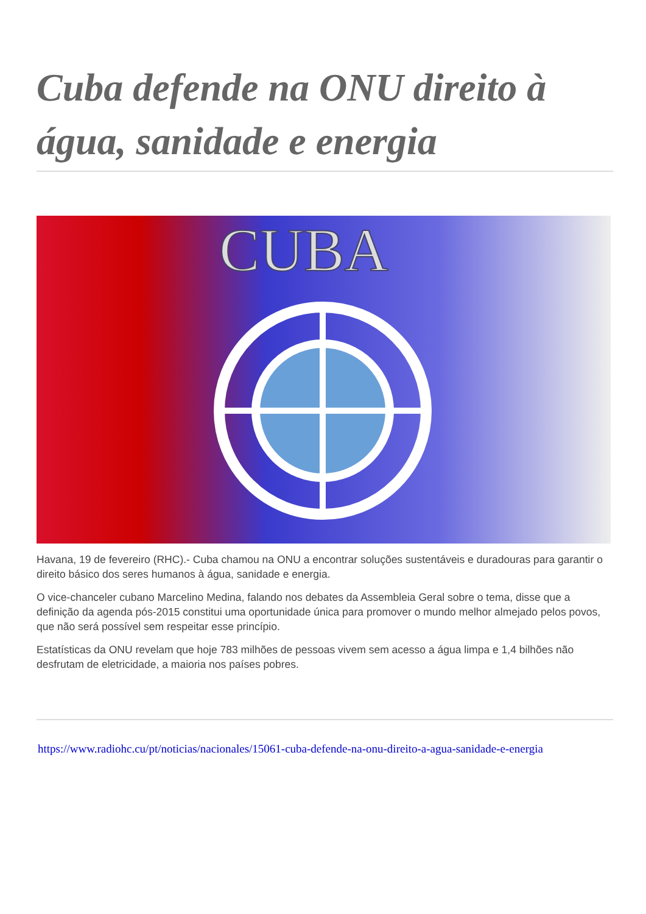Cuba defende na ONU direito à água, sanidade e energia
CUBA
Havana, 19 de fevereiro (RHC).- Cuba chamou na ONU a encontrar soluções sustentáveis e duradouras para garantir o direito básico dos seres humanos à água, sanidade e energia.
O vice-chanceler cubano Marcelino Medina, falando nos debates da Assembleia Geral sobre o tema, disse que a definição da agenda pós-2015 constitui uma oportunidade única para promover o mundo melhor almejado pelos povos, que não será possível sem respeitar esse princípio.
Estatísticas da ONU revelam que hoje 783 milhões de pessoas vivem sem acesso a água limpa e 1,4 bilhões não desfrutam de eletricidade, a maioria nos países pobres.
https://www.radiohc.cu/pt/noticias/nacionales/15061-cuba-defende-na-onu-direito-a-agua-sanidade-e-energia